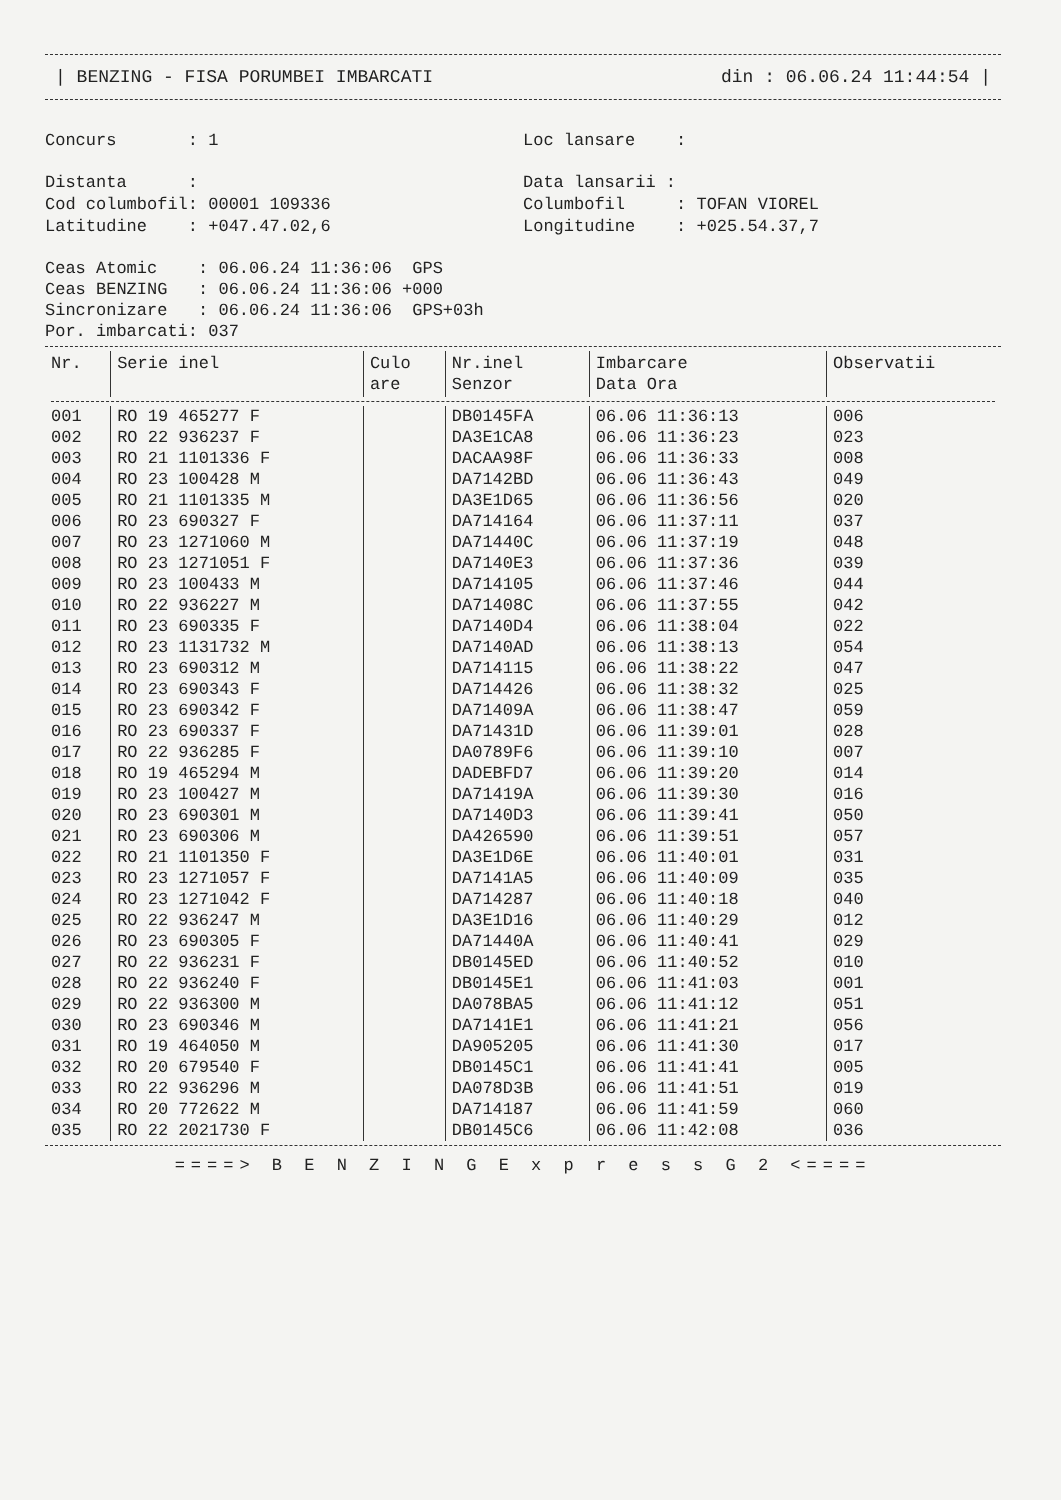| BENZING - FISA PORUMBEI IMBARCATI din : 06.06.24 11:44:54 |
Concurs : 1
Loc lansare :
Distanta :
Data lansarii :
Cod columbofil: 00001 109336
Columbofil : TOFAN VIOREL
Latitudine : +047.47.02,6
Longitudine : +025.54.37,7
Ceas Atomic : 06.06.24 11:36:06 GPS Ceas BENZING : 06.06.24 11:36:06 +000 Sincronizare : 06.06.24 11:36:06 GPS+03h Por. imbarcati: 037
| Nr. | Serie inel | Culo are | Nr.inel Senzor | Imbarcare Data Ora | Observatii |
| --- | --- | --- | --- | --- | --- |
| 001 | RO 19 465277 F | | DB0145FA | 06.06 11:36:13 | 006 |
| 002 | RO 22 936237 F | | DA3E1CA8 | 06.06 11:36:23 | 023 |
| 003 | RO 21 1101336 F | | DACAA98F | 06.06 11:36:33 | 008 |
| 004 | RO 23 100428 M | | DA7142BD | 06.06 11:36:43 | 049 |
| 005 | RO 21 1101335 M | | DA3E1D65 | 06.06 11:36:56 | 020 |
| 006 | RO 23 690327 F | | DA714164 | 06.06 11:37:11 | 037 |
| 007 | RO 23 1271060 M | | DA71440C | 06.06 11:37:19 | 048 |
| 008 | RO 23 1271051 F | | DA7140E3 | 06.06 11:37:36 | 039 |
| 009 | RO 23 100433 M | | DA714105 | 06.06 11:37:46 | 044 |
| 010 | RO 22 936227 M | | DA71408C | 06.06 11:37:55 | 042 |
| 011 | RO 23 690335 F | | DA7140D4 | 06.06 11:38:04 | 022 |
| 012 | RO 23 1131732 M | | DA7140AD | 06.06 11:38:13 | 054 |
| 013 | RO 23 690312 M | | DA714115 | 06.06 11:38:22 | 047 |
| 014 | RO 23 690343 F | | DA714426 | 06.06 11:38:32 | 025 |
| 015 | RO 23 690342 F | | DA71409A | 06.06 11:38:47 | 059 |
| 016 | RO 23 690337 F | | DA71431D | 06.06 11:39:01 | 028 |
| 017 | RO 22 936285 F | | DA0789F6 | 06.06 11:39:10 | 007 |
| 018 | RO 19 465294 M | | DADEBFD7 | 06.06 11:39:20 | 014 |
| 019 | RO 23 100427 M | | DA71419A | 06.06 11:39:30 | 016 |
| 020 | RO 23 690301 M | | DA7140D3 | 06.06 11:39:41 | 050 |
| 021 | RO 23 690306 M | | DA426590 | 06.06 11:39:51 | 057 |
| 022 | RO 21 1101350 F | | DA3E1D6E | 06.06 11:40:01 | 031 |
| 023 | RO 23 1271057 F | | DA7141A5 | 06.06 11:40:09 | 035 |
| 024 | RO 23 1271042 F | | DA714287 | 06.06 11:40:18 | 040 |
| 025 | RO 22 936247 M | | DA3E1D16 | 06.06 11:40:29 | 012 |
| 026 | RO 23 690305 F | | DA71440A | 06.06 11:40:41 | 029 |
| 027 | RO 22 936231 F | | DB0145ED | 06.06 11:40:52 | 010 |
| 028 | RO 22 936240 F | | DB0145E1 | 06.06 11:41:03 | 001 |
| 029 | RO 22 936300 M | | DA078BA5 | 06.06 11:41:12 | 051 |
| 030 | RO 23 690346 M | | DA7141E1 | 06.06 11:41:21 | 056 |
| 031 | RO 19 464050 M | | DA905205 | 06.06 11:41:30 | 017 |
| 032 | RO 20 679540 F | | DB0145C1 | 06.06 11:41:41 | 005 |
| 033 | RO 22 936296 M | | DA078D3B | 06.06 11:41:51 | 019 |
| 034 | RO 20 772622 M | | DA714187 | 06.06 11:41:59 | 060 |
| 035 | RO 22 2021730 F | | DB0145C6 | 06.06 11:42:08 | 036 |
====> B E N Z I N G E x p r e s s G 2 <====